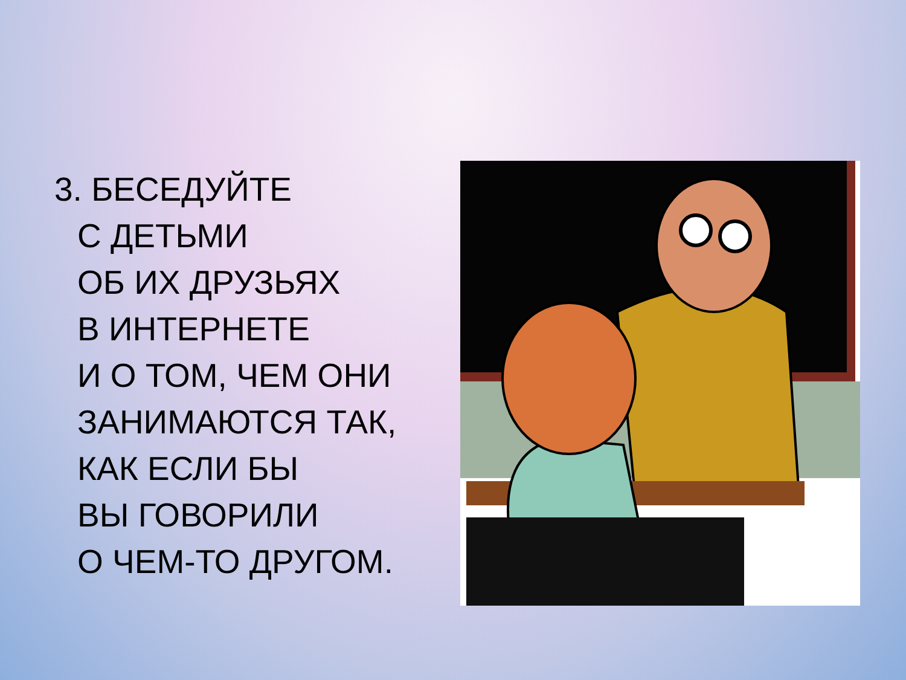3. БЕСЕДУЙТЕ
С ДЕТЬМИ
ОБ ИХ ДРУЗЬЯХ
В ИНТЕРНЕТЕ
И О ТОМ, ЧЕМ ОНИ
ЗАНИМАЮТСЯ ТАК,
КАК ЕСЛИ БЫ
ВЫ ГОВОРИЛИ
О ЧЕМ-ТО ДРУГОМ.